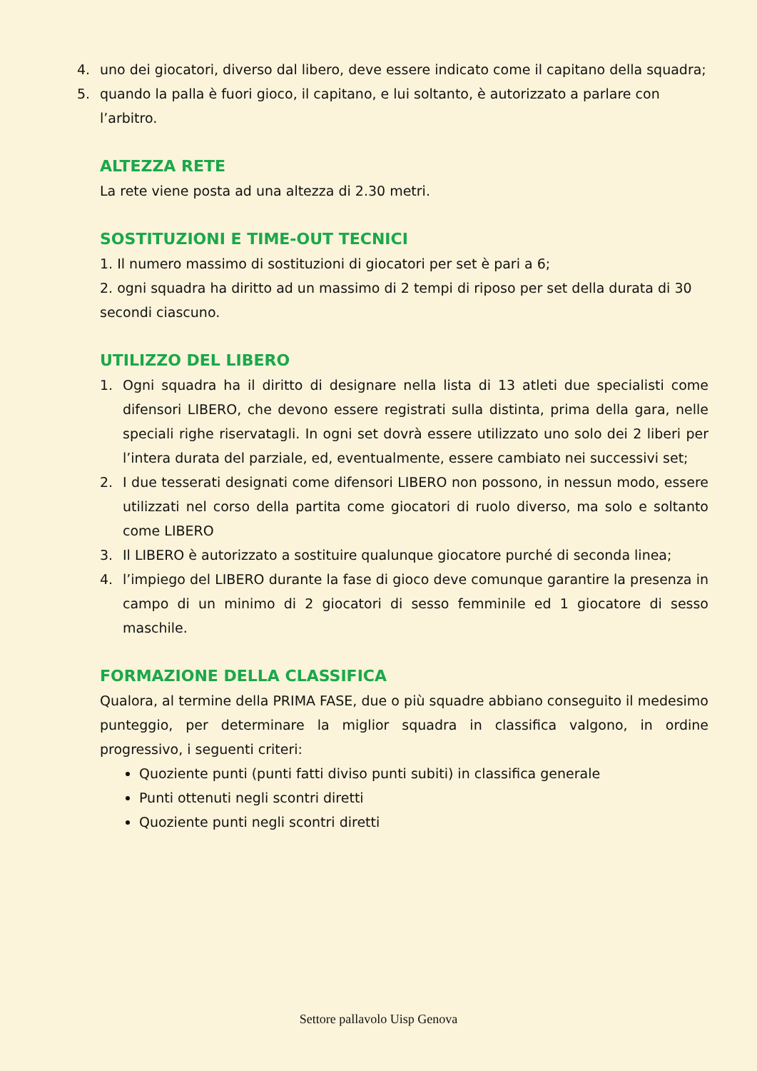4. uno dei giocatori, diverso dal libero, deve essere indicato come il capitano della squadra;
5. quando la palla è fuori gioco, il capitano, e lui soltanto, è autorizzato a parlare con l’arbitro.
ALTEZZA RETE
La rete viene posta ad una altezza di 2.30 metri.
SOSTITUZIONI E TIME-OUT TECNICI
1. Il numero massimo di sostituzioni di giocatori per set è pari a 6;
2. ogni squadra ha diritto ad un massimo di 2 tempi di riposo per set della durata di 30 secondi ciascuno.
UTILIZZO DEL LIBERO
1. Ogni squadra ha il diritto di designare nella lista di 13 atleti due specialisti come difensori LIBERO, che devono essere registrati sulla distinta, prima della gara, nelle speciali righe riservatagli. In ogni set dovrà essere utilizzato uno solo dei 2 liberi per l’intera durata del parziale, ed, eventualmente, essere cambiato nei successivi set;
2. I due tesserati designati come difensori LIBERO non possono, in nessun modo, essere utilizzati nel corso della partita come giocatori di ruolo diverso, ma solo e soltanto come LIBERO
3. Il LIBERO è autorizzato a sostituire qualunque giocatore purché di seconda linea;
4. l’impiego del LIBERO durante la fase di gioco deve comunque garantire la presenza in campo di un minimo di 2 giocatori di sesso femminile ed 1 giocatore di sesso maschile.
FORMAZIONE DELLA CLASSIFICA
Qualora, al termine della PRIMA FASE, due o più squadre abbiano conseguito il medesimo punteggio, per determinare la miglior squadra in classifica valgono, in ordine progressivo, i seguenti criteri:
Quoziente punti (punti fatti diviso punti subiti) in classifica generale
Punti ottenuti negli scontri diretti
Quoziente punti negli scontri diretti
Settore pallavolo Uisp Genova